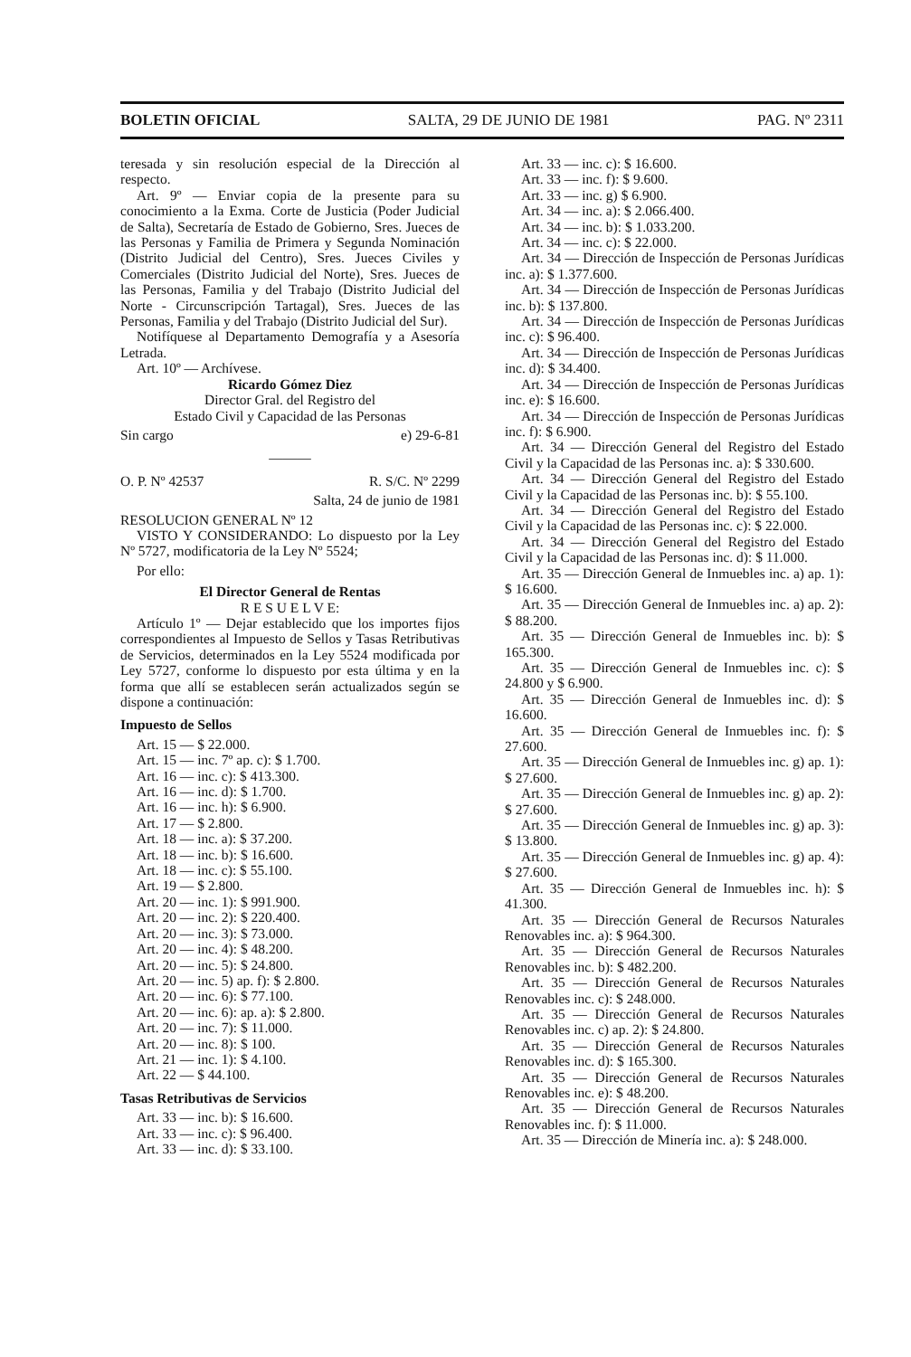BOLETIN OFICIAL SALTA, 29 DE JUNIO DE 1981 PAG. Nº 2311
teresada y sin resolución especial de la Dirección al respecto.
Art. 9º — Enviar copia de la presente para su conocimiento a la Exma. Corte de Justicia (Poder Judicial de Salta), Secretaría de Estado de Gobierno, Sres. Jueces de las Personas y Familia de Primera y Segunda Nominación (Distrito Judicial del Centro), Sres. Jueces Civiles y Comerciales (Distrito Judicial del Norte), Sres. Jueces de las Personas, Familia y del Trabajo (Distrito Judicial del Norte - Circunscripción Tartagal), Sres. Jueces de las Personas, Familia y del Trabajo (Distrito Judicial del Sur).
Notifíquese al Departamento Demografía y a Asesoría Letrada.
Art. 10º — Archívese.
Ricardo Gómez Diez
Director Gral. del Registro del
Estado Civil y Capacidad de las Personas
Sin cargo e) 29-6-81
———
O. P. Nº 42537 R. S/C. Nº 2299
Salta, 24 de junio de 1981
RESOLUCION GENERAL Nº 12
VISTO Y CONSIDERANDO: Lo dispuesto por la Ley Nº 5727, modificatoria de la Ley Nº 5524;
Por ello:
El Director General de Rentas
R E S U E L V E:
Artículo 1º — Dejar establecido que los importes fijos correspondientes al Impuesto de Sellos y Tasas Retributivas de Servicios, determinados en la Ley 5524 modificada por Ley 5727, conforme lo dispuesto por esta última y en la forma que allí se establecen serán actualizados según se dispone a continuación:
Impuesto de Sellos
Art. 15 — $ 22.000.
Art. 15 — inc. 7º ap. c): $ 1.700.
Art. 16 — inc. c): $ 413.300.
Art. 16 — inc. d): $ 1.700.
Art. 16 — inc. h): $ 6.900.
Art. 17 — $ 2.800.
Art. 18 — inc. a): $ 37.200.
Art. 18 — inc. b): $ 16.600.
Art. 18 — inc. c): $ 55.100.
Art. 19 — $ 2.800.
Art. 20 — inc. 1): $ 991.900.
Art. 20 — inc. 2): $ 220.400.
Art. 20 — inc. 3): $ 73.000.
Art. 20 — inc. 4): $ 48.200.
Art. 20 — inc. 5): $ 24.800.
Art. 20 — inc. 5) ap. f): $ 2.800.
Art. 20 — inc. 6): $ 77.100.
Art. 20 — inc. 6): ap. a): $ 2.800.
Art. 20 — inc. 7): $ 11.000.
Art. 20 — inc. 8): $ 100.
Art. 21 — inc. 1): $ 4.100.
Art. 22 — $ 44.100.
Tasas Retributivas de Servicios
Art. 33 — inc. b): $ 16.600.
Art. 33 — inc. c): $ 96.400.
Art. 33 — inc. d): $ 33.100.
Art. 33 — inc. c): $ 16.600.
Art. 33 — inc. f): $ 9.600.
Art. 33 — inc. g) $ 6.900.
Art. 34 — inc. a): $ 2.066.400.
Art. 34 — inc. b): $ 1.033.200.
Art. 34 — inc. c): $ 22.000.
Art. 34 — Dirección de Inspección de Personas Jurídicas inc. a): $ 1.377.600.
Art. 34 — Dirección de Inspección de Personas Jurídicas inc. b): $ 137.800.
Art. 34 — Dirección de Inspección de Personas Jurídicas inc. c): $ 96.400.
Art. 34 — Dirección de Inspección de Personas Jurídicas inc. d): $ 34.400.
Art. 34 — Dirección de Inspección de Personas Jurídicas inc. e): $ 16.600.
Art. 34 — Dirección de Inspección de Personas Jurídicas inc. f): $ 6.900.
Art. 34 — Dirección General del Registro del Estado Civil y la Capacidad de las Personas inc. a): $ 330.600.
Art. 34 — Dirección General del Registro del Estado Civil y la Capacidad de las Personas inc. b): $ 55.100.
Art. 34 — Dirección General del Registro del Estado Civil y la Capacidad de las Personas inc. c): $ 22.000.
Art. 34 — Dirección General del Registro del Estado Civil y la Capacidad de las Personas inc. d): $ 11.000.
Art. 35 — Dirección General de Inmuebles inc. a) ap. 1): $ 16.600.
Art. 35 — Dirección General de Inmuebles inc. a) ap. 2): $ 88.200.
Art. 35 — Dirección General de Inmuebles inc. b): $ 165.300.
Art. 35 — Dirección General de Inmuebles inc. c): $ 24.800 y $ 6.900.
Art. 35 — Dirección General de Inmuebles inc. d): $ 16.600.
Art. 35 — Dirección General de Inmuebles inc. f): $ 27.600.
Art. 35 — Dirección General de Inmuebles inc. g) ap. 1): $ 27.600.
Art. 35 — Dirección General de Inmuebles inc. g) ap. 2): $ 27.600.
Art. 35 — Dirección General de Inmuebles inc. g) ap. 3): $ 13.800.
Art. 35 — Dirección General de Inmuebles inc. g) ap. 4): $ 27.600.
Art. 35 — Dirección General de Inmuebles inc. h): $ 41.300.
Art. 35 — Dirección General de Recursos Naturales Renovables inc. a): $ 964.300.
Art. 35 — Dirección General de Recursos Naturales Renovables inc. b): $ 482.200.
Art. 35 — Dirección General de Recursos Naturales Renovables inc. c): $ 248.000.
Art. 35 — Dirección General de Recursos Naturales Renovables inc. c) ap. 2): $ 24.800.
Art. 35 — Dirección General de Recursos Naturales Renovables inc. d): $ 165.300.
Art. 35 — Dirección General de Recursos Naturales Renovables inc. e): $ 48.200.
Art. 35 — Dirección General de Recursos Naturales Renovables inc. f): $ 11.000.
Art. 35 — Dirección de Minería inc. a): $ 248.000.